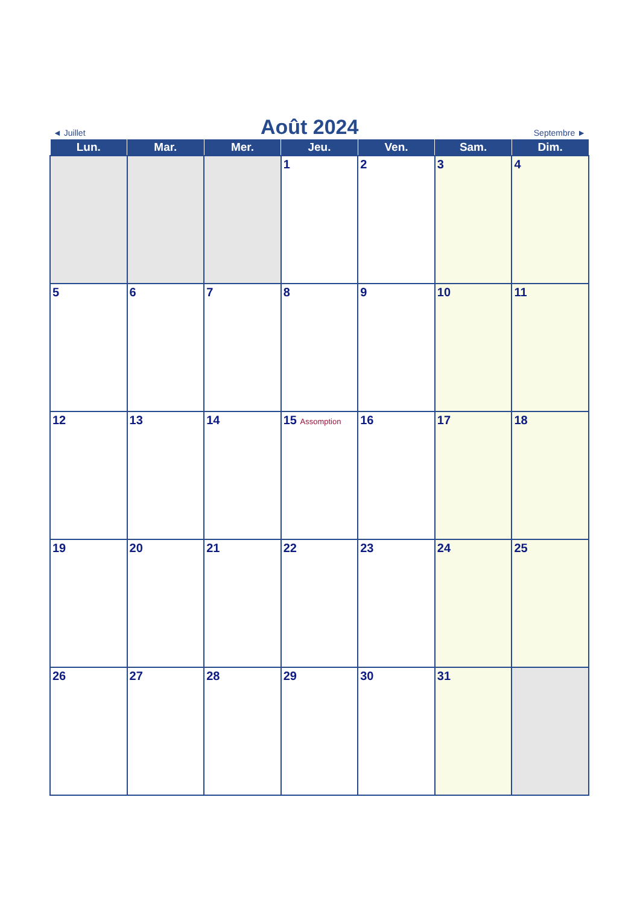◄ Juillet Août 2024 Septembre ►
| Lun. | Mar. | Mer. | Jeu. | Ven. | Sam. | Dim. |
| --- | --- | --- | --- | --- | --- | --- |
| | | | 1 | 2 | 3 | 4 |
| 5 | 6 | 7 | 8 | 9 | 10 | 11 |
| 12 | 13 | 14 | 15 Assomption | 16 | 17 | 18 |
| 19 | 20 | 21 | 22 | 23 | 24 | 25 |
| 26 | 27 | 28 | 29 | 30 | 31 | |